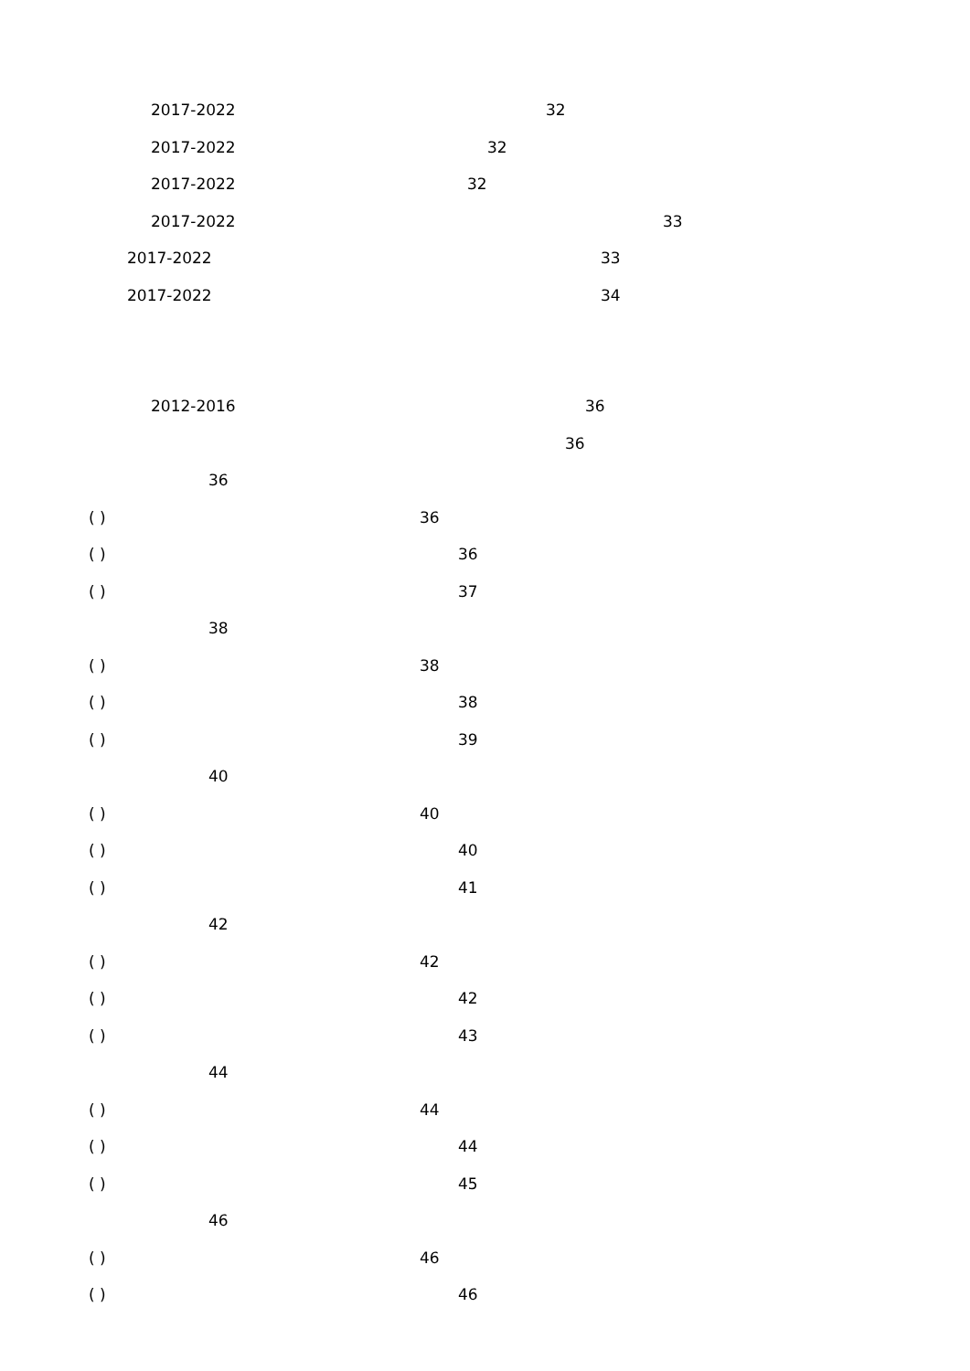2017-2022 32
2017-2022 32
2017-2022 32
2017-2022 33
2017-2022 33
2017-2022 34
2012-2016 36
36
36
( ) 36
( ) 36
( ) 37
38
( ) 38
( ) 38
( ) 39
40
( ) 40
( ) 40
( ) 41
42
( ) 42
( ) 42
( ) 43
44
( ) 44
( ) 44
( ) 45
46
( ) 46
( ) 46